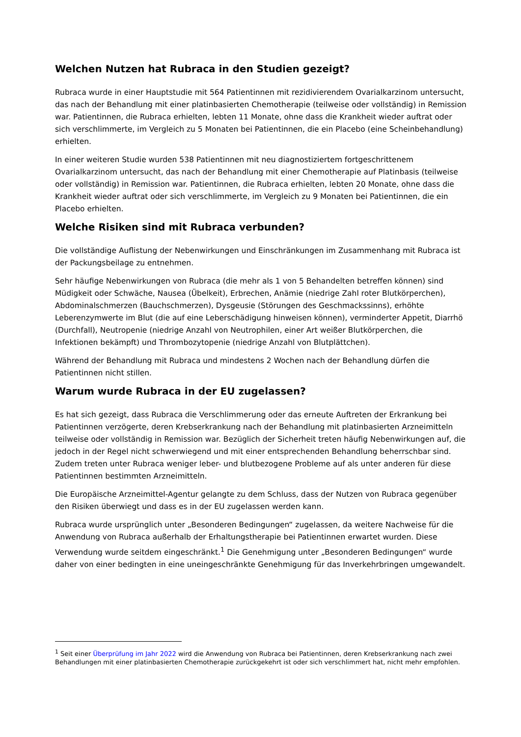Welchen Nutzen hat Rubraca in den Studien gezeigt?
Rubraca wurde in einer Hauptstudie mit 564 Patientinnen mit rezidivierendem Ovarialkarzinom untersucht, das nach der Behandlung mit einer platinbasierten Chemotherapie (teilweise oder vollständig) in Remission war. Patientinnen, die Rubraca erhielten, lebten 11 Monate, ohne dass die Krankheit wieder auftrat oder sich verschlimmerte, im Vergleich zu 5 Monaten bei Patientinnen, die ein Placebo (eine Scheinbehandlung) erhielten.
In einer weiteren Studie wurden 538 Patientinnen mit neu diagnostiziertem fortgeschrittenem Ovarialkarzinom untersucht, das nach der Behandlung mit einer Chemotherapie auf Platinbasis (teilweise oder vollständig) in Remission war. Patientinnen, die Rubraca erhielten, lebten 20 Monate, ohne dass die Krankheit wieder auftrat oder sich verschlimmerte, im Vergleich zu 9 Monaten bei Patientinnen, die ein Placebo erhielten.
Welche Risiken sind mit Rubraca verbunden?
Die vollständige Auflistung der Nebenwirkungen und Einschränkungen im Zusammenhang mit Rubraca ist der Packungsbeilage zu entnehmen.
Sehr häufige Nebenwirkungen von Rubraca (die mehr als 1 von 5 Behandelten betreffen können) sind Müdigkeit oder Schwäche, Nausea (Übelkeit), Erbrechen, Anämie (niedrige Zahl roter Blutkörperchen), Abdominalschmerzen (Bauchschmerzen), Dysgeusie (Störungen des Geschmackssinns), erhöhte Leberenzymwerte im Blut (die auf eine Leberschädigung hinweisen können), verminderter Appetit, Diarrhö (Durchfall), Neutropenie (niedrige Anzahl von Neutrophilen, einer Art weißer Blutkörperchen, die Infektionen bekämpft) und Thrombozytopenie (niedrige Anzahl von Blutplättchen).
Während der Behandlung mit Rubraca und mindestens 2 Wochen nach der Behandlung dürfen die Patientinnen nicht stillen.
Warum wurde Rubraca in der EU zugelassen?
Es hat sich gezeigt, dass Rubraca die Verschlimmerung oder das erneute Auftreten der Erkrankung bei Patientinnen verzögerte, deren Krebserkrankung nach der Behandlung mit platinbasierten Arzneimitteln teilweise oder vollständig in Remission war. Bezüglich der Sicherheit treten häufig Nebenwirkungen auf, die jedoch in der Regel nicht schwerwiegend und mit einer entsprechenden Behandlung beherrschbar sind. Zudem treten unter Rubraca weniger leber- und blutbezogene Probleme auf als unter anderen für diese Patientinnen bestimmten Arzneimitteln.
Die Europäische Arzneimittel-Agentur gelangte zu dem Schluss, dass der Nutzen von Rubraca gegenüber den Risiken überwiegt und dass es in der EU zugelassen werden kann.
Rubraca wurde ursprünglich unter „Besonderen Bedingungen“ zugelassen, da weitere Nachweise für die Anwendung von Rubraca außerhalb der Erhaltungstherapie bei Patientinnen erwartet wurden. Diese Verwendung wurde seitdem eingeschränkt.<sup>1</sup> Die Genehmigung unter „Besonderen Bedingungen“ wurde daher von einer bedingten in eine uneingeschränkte Genehmigung für das Inverkehrbringen umgewandelt.
<sup>1</sup> Seit einer Überprüfung im Jahr 2022 wird die Anwendung von Rubraca bei Patientinnen, deren Krebserkrankung nach zwei Behandlungen mit einer platinbasierten Chemotherapie zurückgekehrt ist oder sich verschlimmert hat, nicht mehr empfohlen.